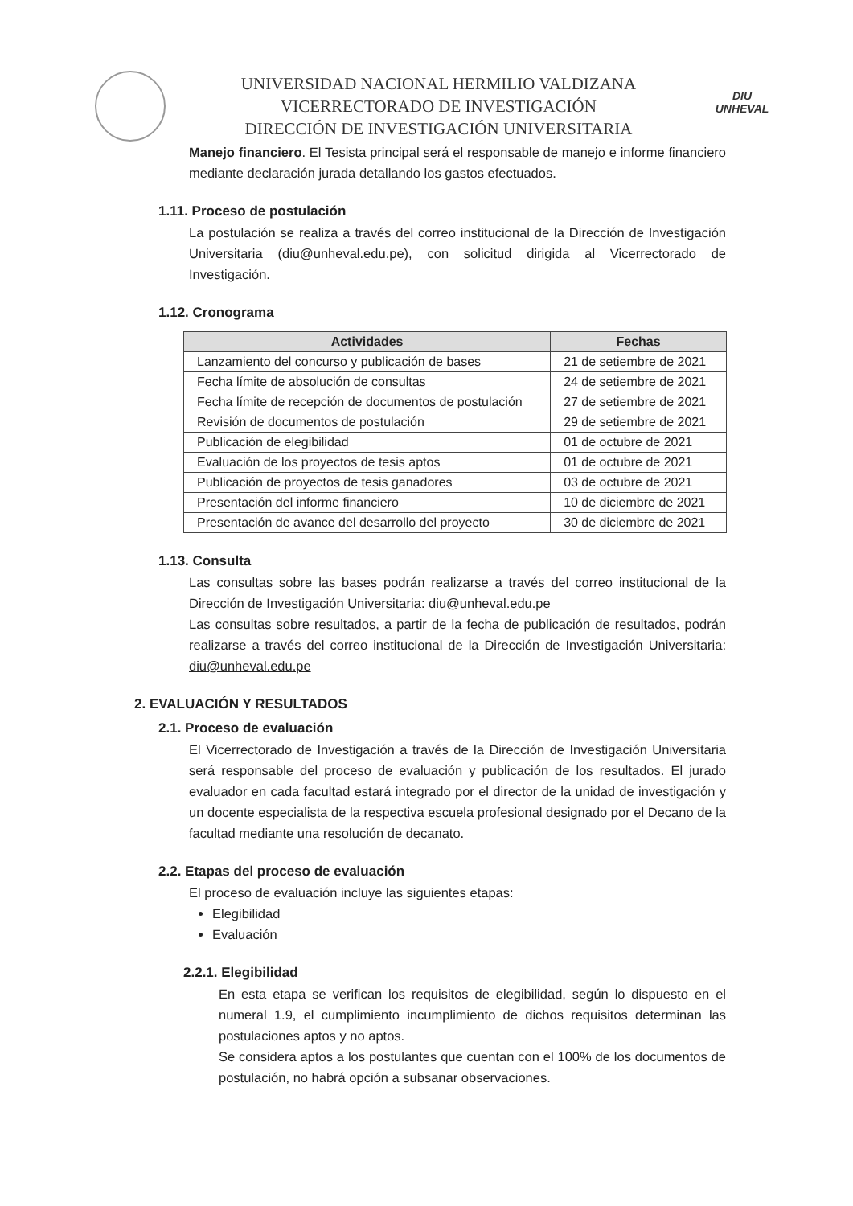UNIVERSIDAD NACIONAL HERMILIO VALDIZANA
VICERRECTORADO DE INVESTIGACIÓN
DIRECCIÓN DE INVESTIGACIÓN UNIVERSITARIA
DIU
UNHEVAL
Manejo financiero. El Tesista principal será el responsable de manejo e informe financiero mediante declaración jurada detallando los gastos efectuados.
1.11. Proceso de postulación
La postulación se realiza a través del correo institucional de la Dirección de Investigación Universitaria (diu@unheval.edu.pe), con solicitud dirigida al Vicerrectorado de Investigación.
1.12. Cronograma
| Actividades | Fechas |
| --- | --- |
| Lanzamiento del concurso y publicación de bases | 21 de setiembre de 2021 |
| Fecha límite de absolución de consultas | 24 de setiembre de 2021 |
| Fecha límite de recepción de documentos de postulación | 27 de setiembre de 2021 |
| Revisión de documentos de postulación | 29 de setiembre de 2021 |
| Publicación de elegibilidad | 01 de octubre de 2021 |
| Evaluación de los proyectos de tesis aptos | 01 de octubre de 2021 |
| Publicación de proyectos de tesis ganadores | 03 de octubre de 2021 |
| Presentación del informe financiero | 10 de diciembre de 2021 |
| Presentación de avance del desarrollo del proyecto | 30 de diciembre de 2021 |
1.13. Consulta
Las consultas sobre las bases podrán realizarse a través del correo institucional de la Dirección de Investigación Universitaria: diu@unheval.edu.pe
Las consultas sobre resultados, a partir de la fecha de publicación de resultados, podrán realizarse a través del correo institucional de la Dirección de Investigación Universitaria: diu@unheval.edu.pe
2. EVALUACIÓN Y RESULTADOS
2.1. Proceso de evaluación
El Vicerrectorado de Investigación a través de la Dirección de Investigación Universitaria será responsable del proceso de evaluación y publicación de los resultados. El jurado evaluador en cada facultad estará integrado por el director de la unidad de investigación y un docente especialista de la respectiva escuela profesional designado por el Decano de la facultad mediante una resolución de decanato.
2.2. Etapas del proceso de evaluación
El proceso de evaluación incluye las siguientes etapas:
Elegibilidad
Evaluación
2.2.1. Elegibilidad
En esta etapa se verifican los requisitos de elegibilidad, según lo dispuesto en el numeral 1.9, el cumplimiento incumplimiento de dichos requisitos determinan las postulaciones aptos y no aptos.
Se considera aptos a los postulantes que cuentan con el 100% de los documentos de postulación, no habrá opción a subsanar observaciones.